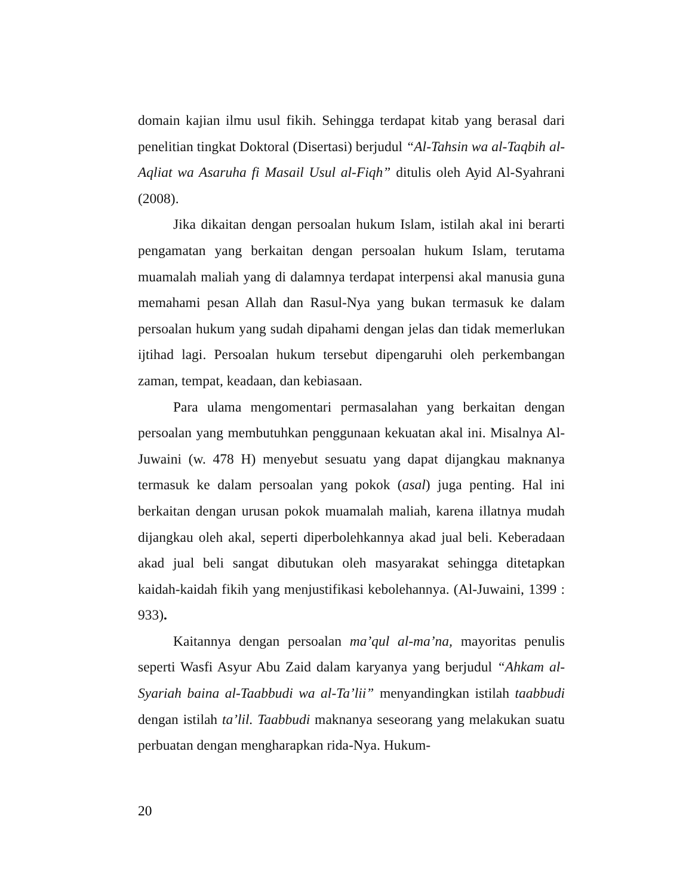domain kajian ilmu usul fikih. Sehingga terdapat kitab yang berasal dari penelitian tingkat Doktoral (Disertasi) berjudul “Al-Tahsin wa al-Taqbih al-Aqliat wa Asaruha fi Masail Usul al-Fiqh” ditulis oleh Ayid Al-Syahrani (2008).
Jika dikaitan dengan persoalan hukum Islam, istilah akal ini berarti pengamatan yang berkaitan dengan persoalan hukum Islam, terutama muamalah maliah yang di dalamnya terdapat interpensi akal manusia guna memahami pesan Allah dan Rasul-Nya yang bukan termasuk ke dalam persoalan hukum yang sudah dipahami dengan jelas dan tidak memerlukan ijtihad lagi. Persoalan hukum tersebut dipengaruhi oleh perkembangan zaman, tempat, keadaan, dan kebiasaan.
Para ulama mengomentari permasalahan yang berkaitan dengan persoalan yang membutuhkan penggunaan kekuatan akal ini. Misalnya Al-Juwaini (w. 478 H) menyebut sesuatu yang dapat dijangkau maknanya termasuk ke dalam persoalan yang pokok (asal) juga penting. Hal ini berkaitan dengan urusan pokok muamalah maliah, karena illatnya mudah dijangkau oleh akal, seperti diperbolehkannya akad jual beli. Keberadaan akad jual beli sangat dibutukan oleh masyarakat sehingga ditetapkan kaidah-kaidah fikih yang menjustifikasi kebolehannya. (Al-Juwaini, 1399 : 933).
Kaitannya dengan persoalan ma’qul al-ma’na, mayoritas penulis seperti Wasfi Asyur Abu Zaid dalam karyanya yang berjudul “Ahkam al-Syariah baina al-Taabbudi wa al-Ta’lii” menyandingkan istilah taabbudi dengan istilah ta’lil. Taabbudi maknanya seseorang yang melakukan suatu perbuatan dengan mengharapkan rida-Nya. Hukum-
20